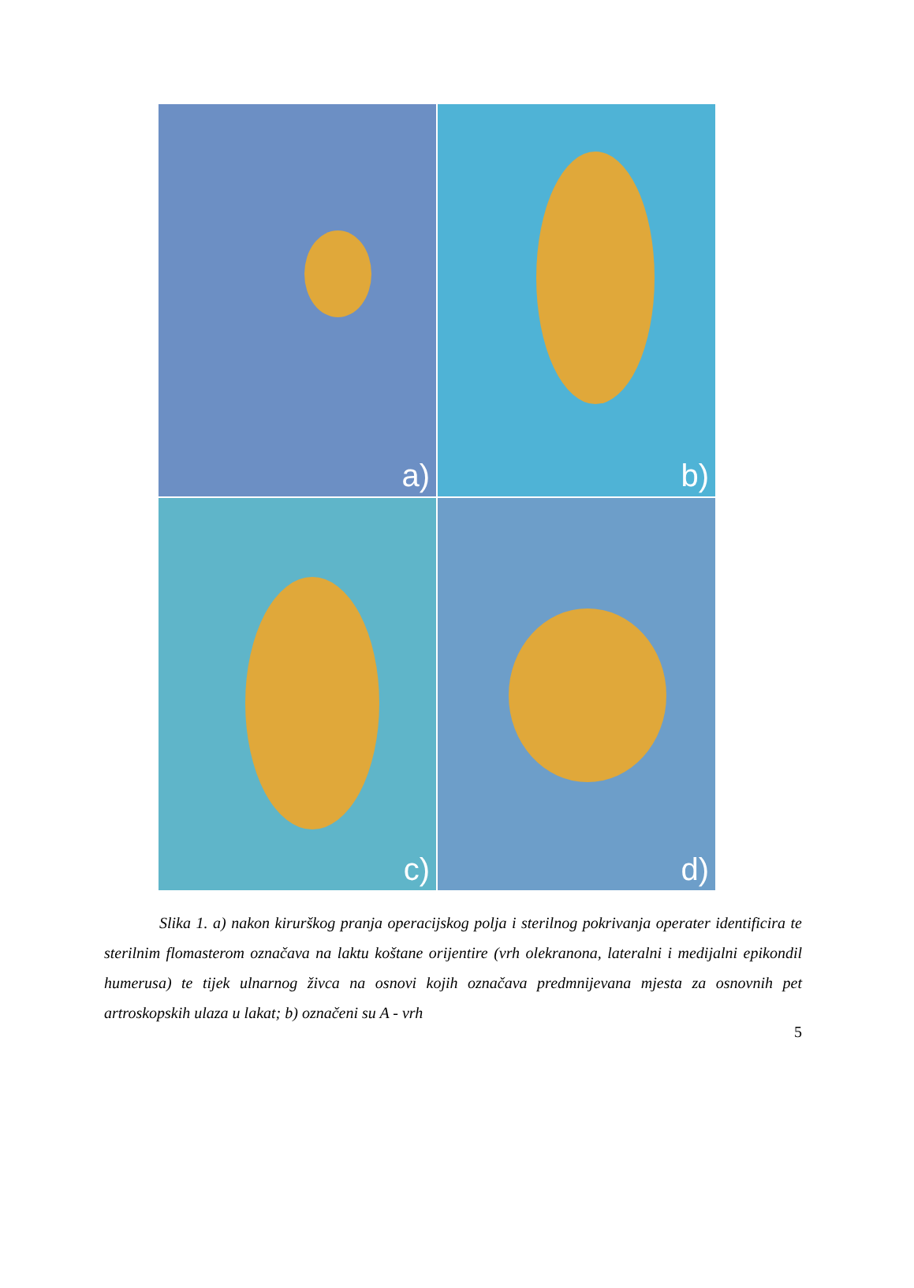a)
b)
c)
d)
Slika 1. a) nakon kirurškog pranja operacijskog polja i sterilnog pokrivanja operater identificira te sterilnim flomasterom označava na laktu koštane orijentire (vrh olekranona, lateralni i medijalni epikondil humerusa) te tijek ulnarnog živca na osnovi kojih označava predmnijevana mjesta za osnovnih pet artroskopskih ulaza u lakat; b) označeni su A - vrh
5